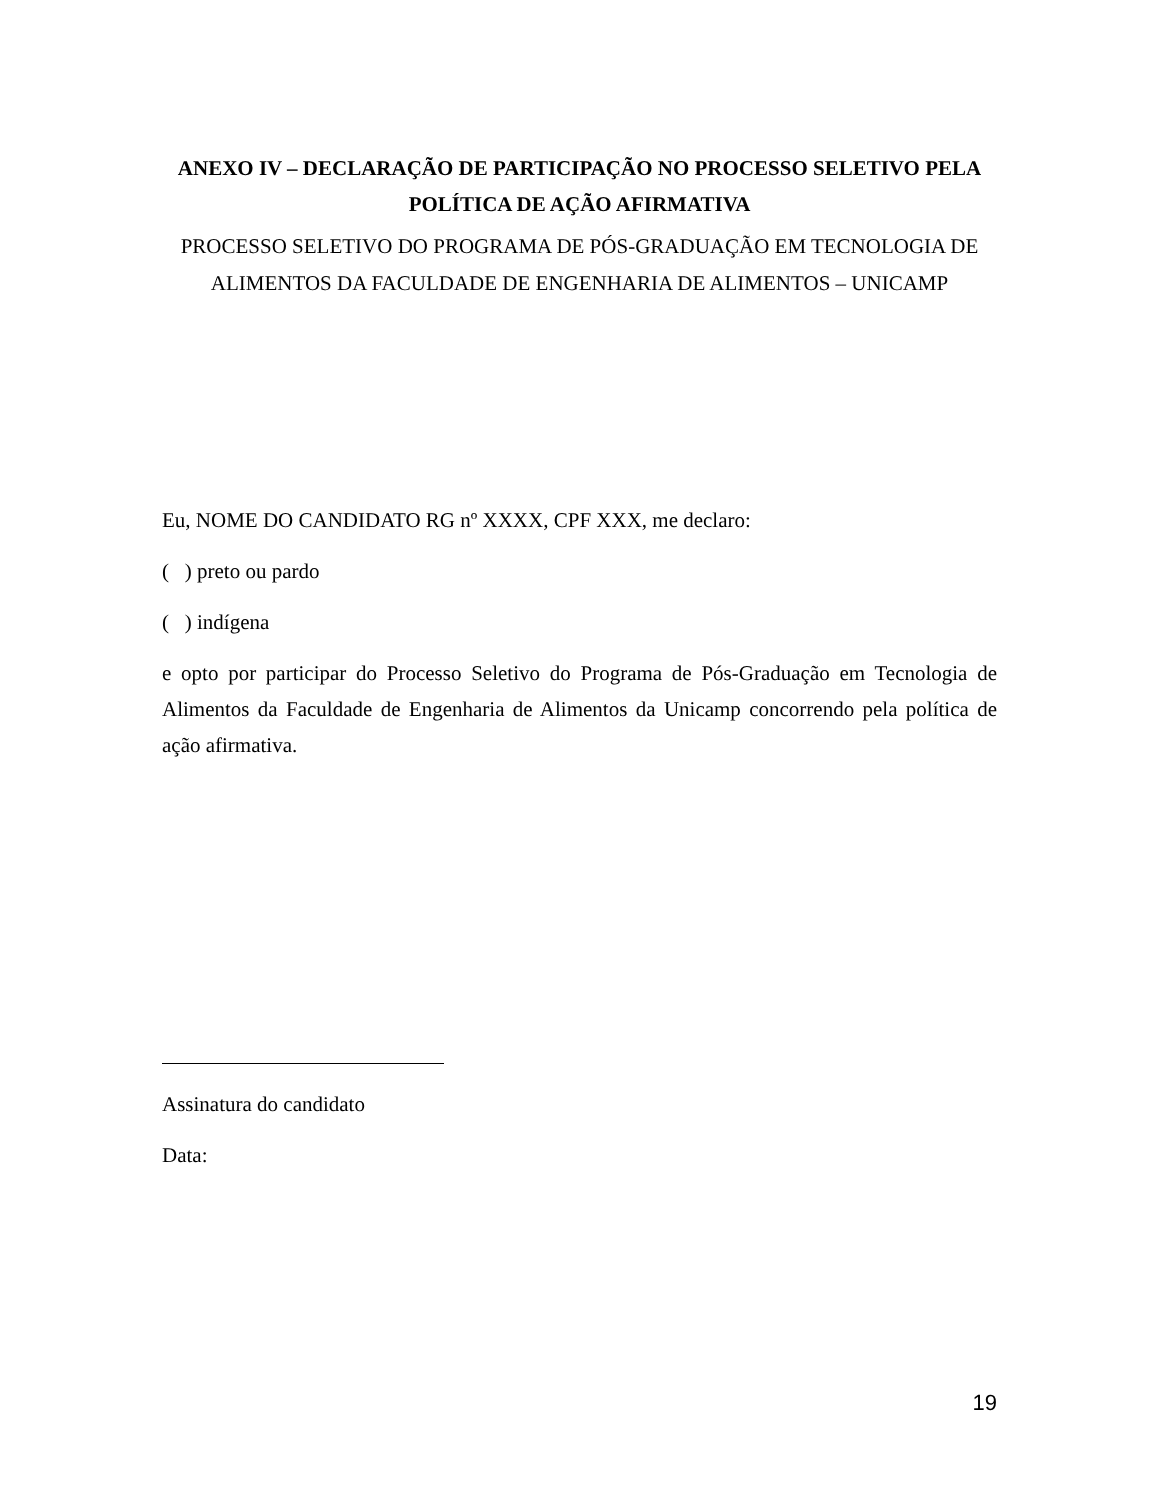ANEXO IV – DECLARAÇÃO DE PARTICIPAÇÃO NO PROCESSO SELETIVO PELA POLÍTICA DE AÇÃO AFIRMATIVA
PROCESSO SELETIVO DO PROGRAMA DE PÓS-GRADUAÇÃO EM TECNOLOGIA DE ALIMENTOS DA FACULDADE DE ENGENHARIA DE ALIMENTOS – UNICAMP
Eu, NOME DO CANDIDATO RG nº XXXX, CPF XXX, me declaro:
( ) preto ou pardo
( ) indígena
e opto por participar do Processo Seletivo do Programa de Pós-Graduação em Tecnologia de Alimentos da Faculdade de Engenharia de Alimentos da Unicamp concorrendo pela política de ação afirmativa.
Assinatura do candidato
Data:
19